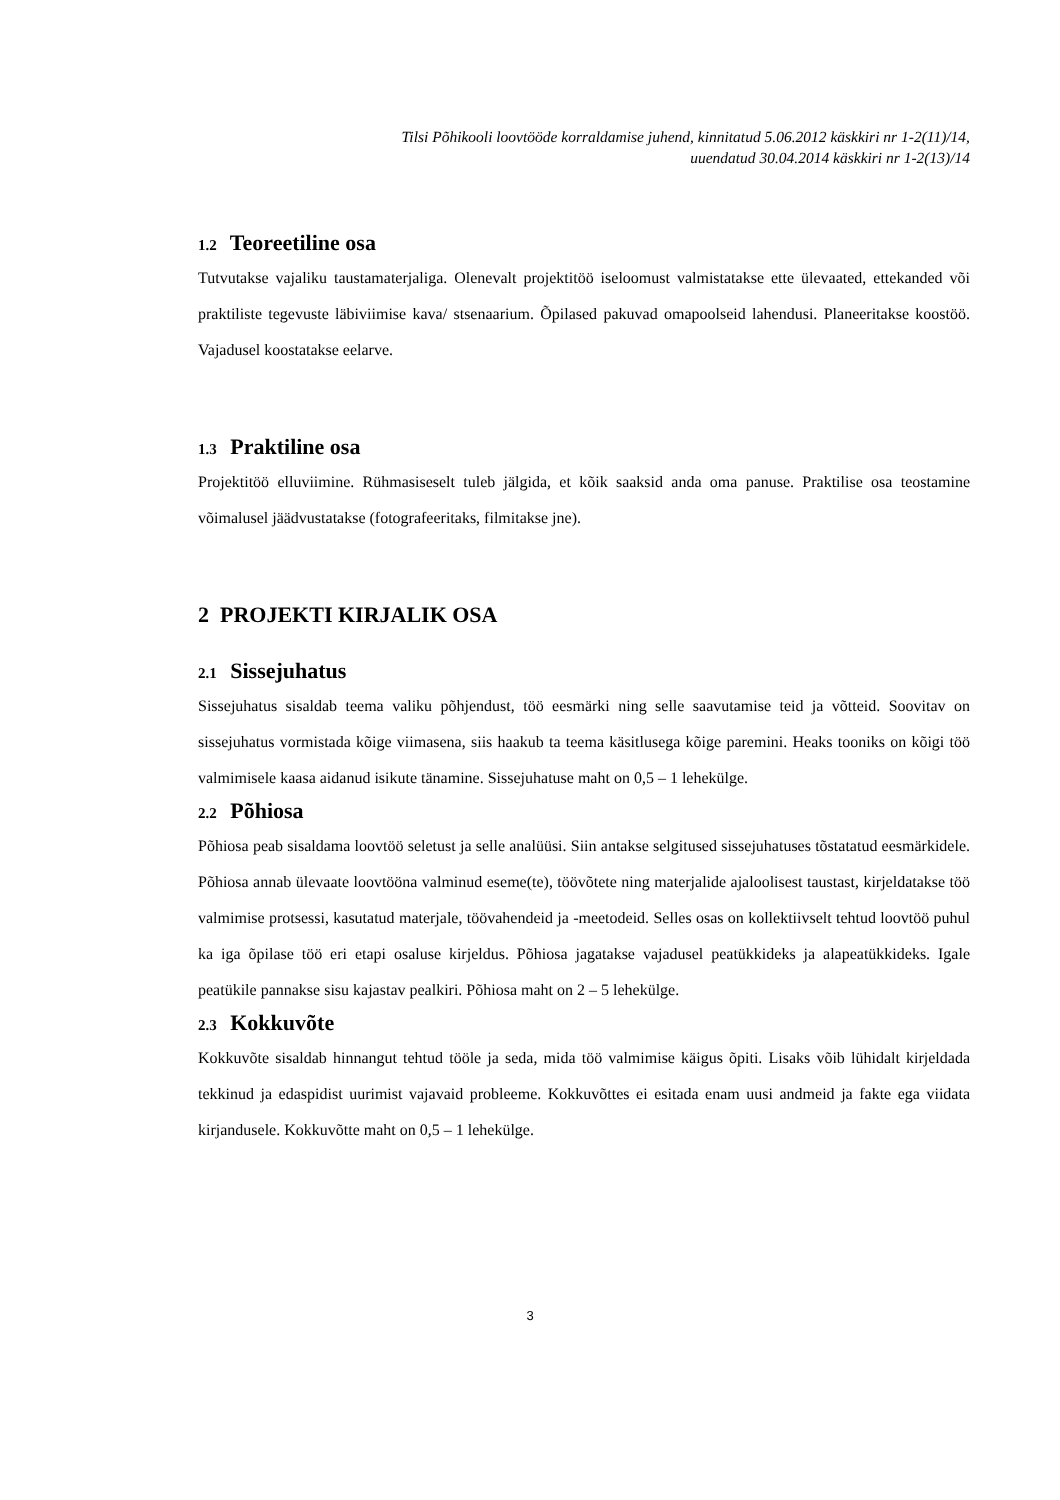Tilsi Põhikooli loovtööde korraldamise juhend, kinnitatud 5.06.2012 käskkiri nr 1-2(11)/14,
uuendatud 30.04.2014 käskkiri nr 1-2(13)/14
1.2 Teoreetiline osa
Tutvutakse vajaliku taustamaterjaliga. Olenevalt projektitöö iseloomust valmistatakse ette ülevaated, ettekanded või praktiliste tegevuste läbiviimise kava/ stsenaarium. Õpilased pakuvad omapoolseid lahendusi. Planeeritakse koostöö. Vajadusel koostatakse eelarve.
1.3 Praktiline osa
Projektitöö elluviimine. Rühmasiseselt tuleb jälgida, et kõik saaksid anda oma panuse. Praktilise osa teostamine võimalusel jäädvustatakse (fotografeeritaks, filmitakse jne).
2 PROJEKTI KIRJALIK OSA
2.1 Sissejuhatus
Sissejuhatus sisaldab teema valiku põhjendust, töö eesmärki ning selle saavutamise teid ja võtteid. Soovitav on sissejuhatus vormistada kõige viimasena, siis haakub ta teema käsitlusega kõige paremini. Heaks tooniks on kõigi töö valmimisele kaasa aidanud isikute tänamine. Sissejuhatuse maht on 0,5 – 1 lehekülge.
2.2 Põhiosa
Põhiosa peab sisaldama loovtöö seletust ja selle analüüsi. Siin antakse selgitused sissejuhatuses tõstatatud eesmärkidele. Põhiosa annab ülevaate loovtööna valminud eseme(te), töövõtete ning materjalide ajaloolisest taustast, kirjeldatakse töö valmimise protsessi, kasutatud materjale, töövahendeid ja -meetodeid. Selles osas on kollektiivselt tehtud loovtöö puhul ka iga õpilase töö eri etapi osaluse kirjeldus. Põhiosa jagatakse vajadusel peatükkideks ja alapeatükkideks. Igale peatükile pannakse sisu kajastav pealkiri. Põhiosa maht on 2 – 5 lehekülge.
2.3 Kokkuvõte
Kokkuvõte sisaldab hinnangut tehtud tööle ja seda, mida töö valmimise käigus õpiti. Lisaks võib lühidalt kirjeldada tekkinud ja edaspidist uurimist vajavaid probleeme. Kokkuvõttes ei esitada enam uusi andmeid ja fakte ega viidata kirjandusele. Kokkuvõtte maht on 0,5 – 1 lehekülge.
3